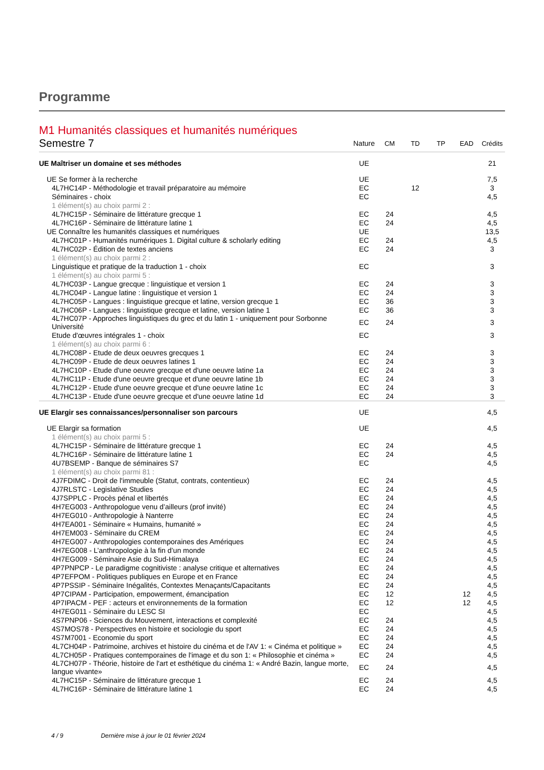Programme
M1 Humanités classiques et humanités numériques
| Semestre 7 | Nature | CM | TD | TP | EAD | Crédits |
| --- | --- | --- | --- | --- | --- | --- |
| UE Maîtriser un domaine et ses méthodes | UE | | | | | 21 |
| UE Se former à la recherche | UE | | | | | 7,5 |
| 4L7HC14P - Méthodologie et travail préparatoire au mémoire | EC | | 12 | | | 3 |
| Séminaires - choix | EC | | | | | 4,5 |
| 1 élément(s) au choix parmi 2 : | | | | | | |
| 4L7HC15P - Séminaire de littérature grecque 1 | EC | 24 | | | | 4,5 |
| 4L7HC16P - Séminaire de littérature latine 1 | EC | 24 | | | | 4,5 |
| UE Connaître les humanités classiques et numériques | UE | | | | | 13,5 |
| 4L7HC01P - Humanités numériques 1. Digital culture & scholarly editing | EC | 24 | | | | 4,5 |
| 4L7HC02P - Édition de textes anciens | EC | 24 | | | | 3 |
| 1 élément(s) au choix parmi 2 : | | | | | | |
| Linguistique et pratique de la traduction 1 - choix | EC | | | | | 3 |
| 1 élément(s) au choix parmi 5 : | | | | | | |
| 4L7HC03P - Langue grecque : linguistique et version 1 | EC | 24 | | | | 3 |
| 4L7HC04P - Langue latine : linguistique et version 1 | EC | 24 | | | | 3 |
| 4L7HC05P - Langues : linguistique grecque et latine, version grecque 1 | EC | 36 | | | | 3 |
| 4L7HC06P - Langues : linguistique grecque et latine, version latine 1 | EC | 36 | | | | 3 |
| 4L7HC07P - Approches linguistiques du grec et du latin 1 - uniquement pour Sorbonne Université | EC | 24 | | | | 3 |
| Etude d'œuvres intégrales 1 - choix | EC | | | | | 3 |
| 1 élément(s) au choix parmi 6 : | | | | | | |
| 4L7HC08P - Etude de deux oeuvres grecques 1 | EC | 24 | | | | 3 |
| 4L7HC09P - Etude de deux oeuvres latines 1 | EC | 24 | | | | 3 |
| 4L7HC10P - Etude d'une oeuvre grecque et d'une oeuvre latine 1a | EC | 24 | | | | 3 |
| 4L7HC11P - Etude d'une oeuvre grecque et d'une oeuvre latine 1b | EC | 24 | | | | 3 |
| 4L7HC12P - Etude d'une oeuvre grecque et d'une oeuvre latine 1c | EC | 24 | | | | 3 |
| 4L7HC13P - Etude d'une oeuvre grecque et d'une oeuvre latine 1d | EC | 24 | | | | 3 |
| UE Elargir ses connaissances/personnaliser son parcours | UE | | | | | 4,5 |
| UE Elargir sa formation | UE | | | | | 4,5 |
| 1 élément(s) au choix parmi 5 : | | | | | | |
| 4L7HC15P - Séminaire de littérature grecque 1 | EC | 24 | | | | 4,5 |
| 4L7HC16P - Séminaire de littérature latine 1 | EC | 24 | | | | 4,5 |
| 4U7BSEMP - Banque de séminaires S7 | EC | | | | | 4,5 |
| 1 élément(s) au choix parmi 81 : | | | | | | |
| 4J7FDIMC - Droit de l'immeuble (Statut, contrats, contentieux) | EC | 24 | | | | 4,5 |
| 4J7RLSTC - Legislative Studies | EC | 24 | | | | 4,5 |
| 4J7SPPLC - Procès pénal et libertés | EC | 24 | | | | 4,5 |
| 4H7EG003 - Anthropologue venu d’ailleurs (prof invité) | EC | 24 | | | | 4,5 |
| 4H7EG010 - Anthropologie à Nanterre | EC | 24 | | | | 4,5 |
| 4H7EA001 - Séminaire « Humains, humanité » | EC | 24 | | | | 4,5 |
| 4H7EM003 - Séminaire du CREM | EC | 24 | | | | 4,5 |
| 4H7EG007 - Anthropologies contemporaines des Amériques | EC | 24 | | | | 4,5 |
| 4H7EG008 - L’anthropologie à la fin d’un monde | EC | 24 | | | | 4,5 |
| 4H7EG009 - Séminaire Asie du Sud-Himalaya | EC | 24 | | | | 4,5 |
| 4P7PNPCP - Le paradigme cognitiviste : analyse critique et alternatives | EC | 24 | | | | 4,5 |
| 4P7EFPOM - Politiques publiques en Europe et en France | EC | 24 | | | | 4,5 |
| 4P7PSSIP - Séminaire Inégalités, Contextes Menaçants/Capacitants | EC | 24 | | | | 4,5 |
| 4P7CIPAM - Participation, empowerment, émancipation | EC | 12 | | | 12 | 4,5 |
| 4P7IPACM - PEF : acteurs et environnements de la formation | EC | 12 | | | 12 | 4,5 |
| 4H7EG011 - Séminaire du LESC SI | EC | | | | | 4,5 |
| 4S7PNP06 - Sciences du Mouvement, interactions et complexité | EC | 24 | | | | 4,5 |
| 4S7MOS78 - Perspectives en histoire et sociologie du sport | EC | 24 | | | | 4,5 |
| 4S7M7001 - Economie du sport | EC | 24 | | | | 4,5 |
| 4L7CH04P - Patrimoine, archives et histoire du cinéma et de l'AV 1: « Cinéma et politique » | EC | 24 | | | | 4,5 |
| 4L7CH05P - Pratiques contemporaines de l'image et du son 1: « Philosophie et cinéma » | EC | 24 | | | | 4,5 |
| 4L7CH07P - Théorie, histoire de l'art et esthétique du cinéma 1: « André Bazin, langue morte, langue vivante» | EC | 24 | | | | 4,5 |
| 4L7HC15P - Séminaire de littérature grecque 1 | EC | 24 | | | | 4,5 |
| 4L7HC16P - Séminaire de littérature latine 1 | EC | 24 | | | | 4,5 |
4 / 9 Dernière mise à jour le 01 février 2024